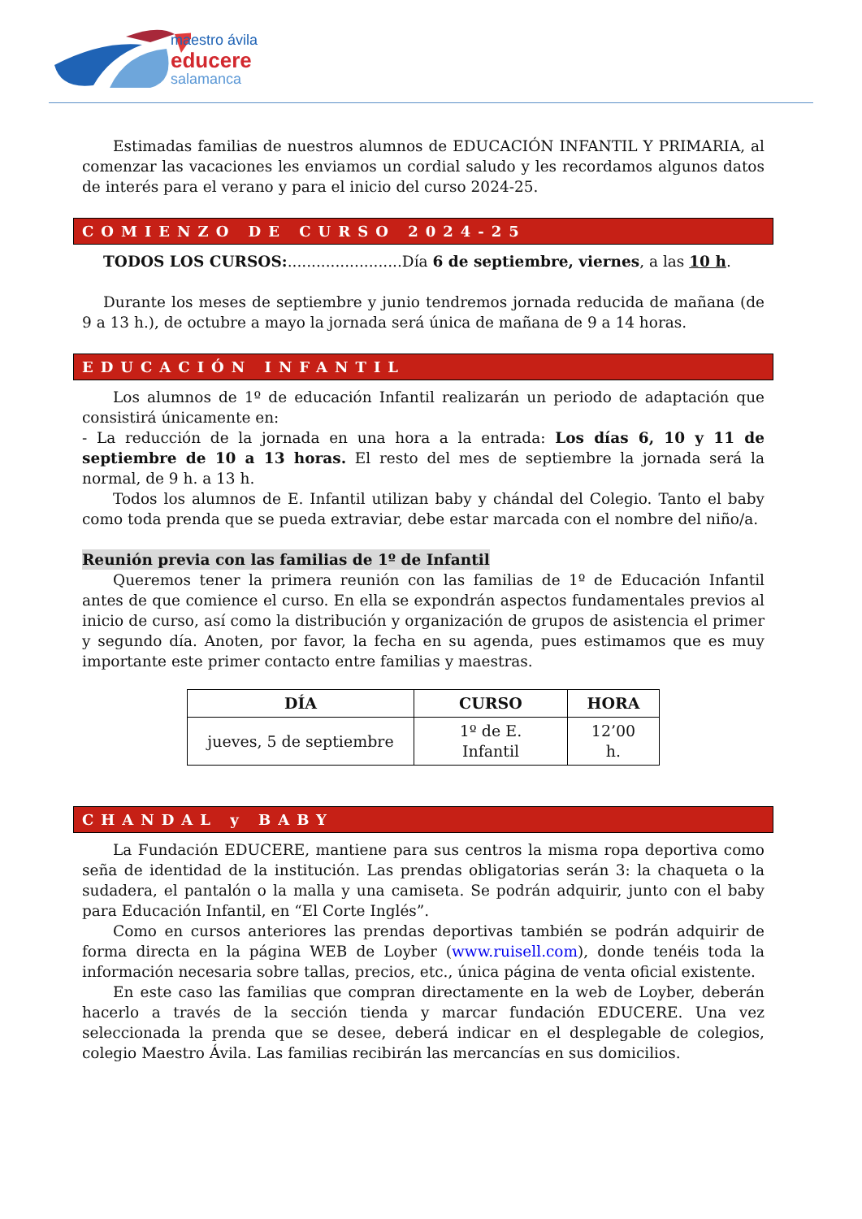maestro ávila
educere
salamanca
Estimadas familias de nuestros alumnos de EDUCACIÓN INFANTIL Y PRIMARIA, al comenzar las vacaciones les enviamos un cordial saludo y les recordamos algunos datos de interés para el verano y para el inicio del curso 2024-25.
COMIENZO DE CURSO 2024-25
TODOS LOS CURSOS:........................Día 6 de septiembre, viernes, a las 10 h.
Durante los meses de septiembre y junio tendremos jornada reducida de mañana (de 9 a 13 h.), de octubre a mayo la jornada será única de mañana de 9 a 14 horas.
EDUCACIÓN INFANTIL
Los alumnos de 1º de educación Infantil realizarán un periodo de adaptación que consistirá únicamente en:
- La reducción de la jornada en una hora a la entrada: Los días 6, 10 y 11 de septiembre de 10 a 13 horas. El resto del mes de septiembre la jornada será la normal, de 9 h. a 13 h.
Todos los alumnos de E. Infantil utilizan baby y chándal del Colegio. Tanto el baby como toda prenda que se pueda extraviar, debe estar marcada con el nombre del niño/a.
Reunión previa con las familias de 1º de Infantil
Queremos tener la primera reunión con las familias de 1º de Educación Infantil antes de que comience el curso. En ella se expondrán aspectos fundamentales previos al inicio de curso, así como la distribución y organización de grupos de asistencia el primer y segundo día. Anoten, por favor, la fecha en su agenda, pues estimamos que es muy importante este primer contacto entre familias y maestras.
| DÍA | CURSO | HORA |
| --- | --- | --- |
| jueves, 5 de septiembre | 1º de E. Infantil | 12’00 h. |
CHANDAL y BABY
La Fundación EDUCERE, mantiene para sus centros la misma ropa deportiva como seña de identidad de la institución. Las prendas obligatorias serán 3: la chaqueta o la sudadera, el pantalón o la malla y una camiseta. Se podrán adquirir, junto con el baby para Educación Infantil, en “El Corte Inglés”.
Como en cursos anteriores las prendas deportivas también se podrán adquirir de forma directa en la página WEB de Loyber (www.ruisell.com), donde tenéis toda la información necesaria sobre tallas, precios, etc., única página de venta oficial existente.
En este caso las familias que compran directamente en la web de Loyber, deberán hacerlo a través de la sección tienda y marcar fundación EDUCERE. Una vez seleccionada la prenda que se desee, deberá indicar en el desplegable de colegios, colegio Maestro Ávila. Las familias recibirán las mercancías en sus domicilios.